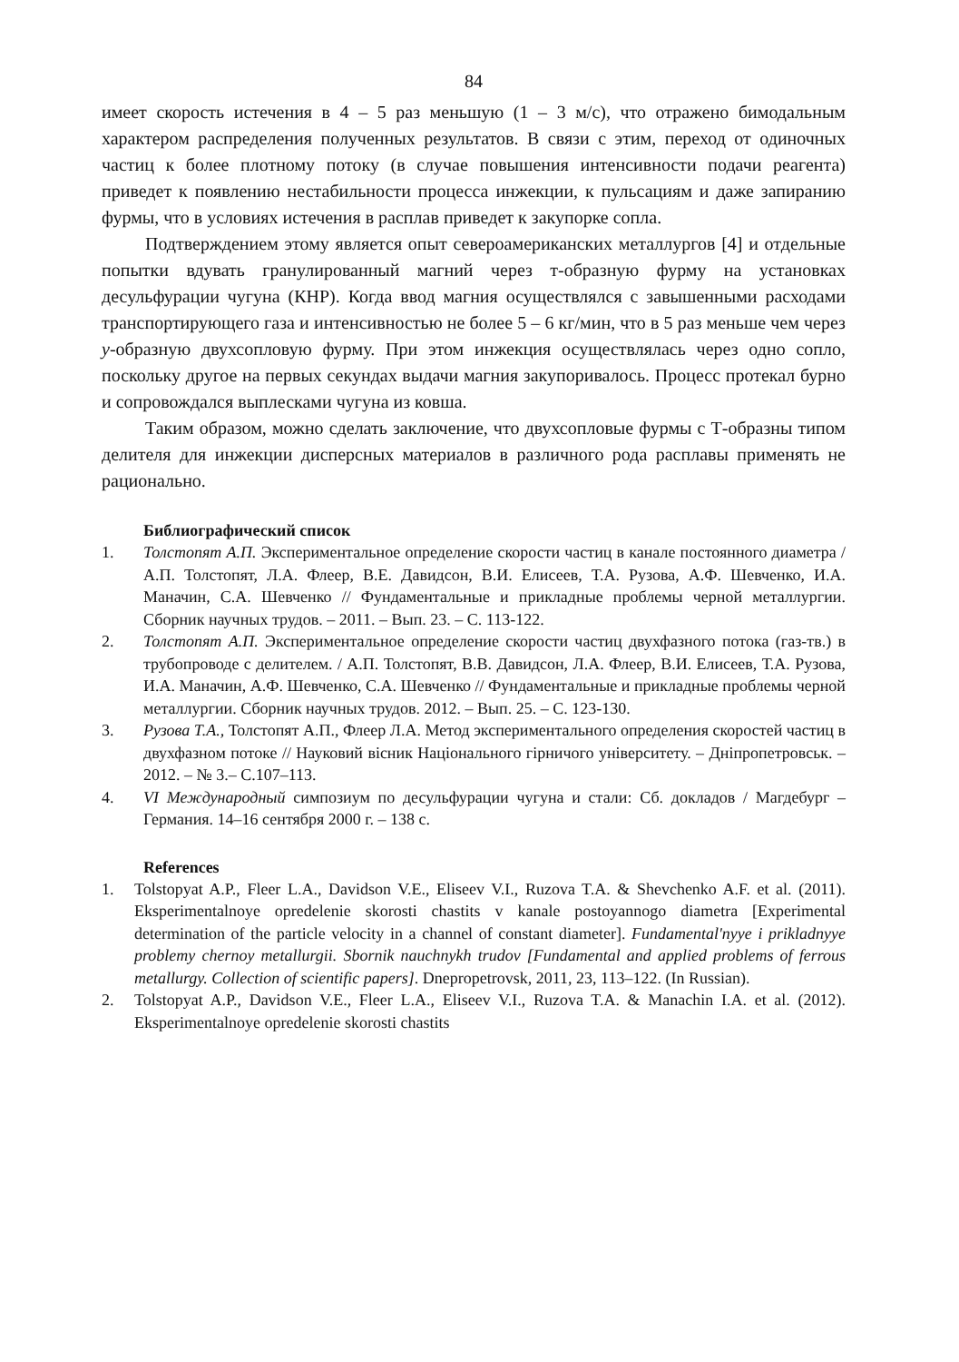84
имеет скорость истечения в 4 – 5 раз меньшую (1 – 3 м/с), что отражено бимодальным характером распределения полученных результатов. В связи с этим, переход от одиночных частиц к более плотному потоку (в случае повышения интенсивности подачи реагента) приведет к появлению нестабильности процесса инжекции, к пульсациям и даже запиранию фурмы, что в условиях истечения в расплав приведет к закупорке сопла.
Подтверждением этому является опыт североамериканских металлургов [4] и отдельные попытки вдувать гранулированный магний через т-образную фурму на установках десульфурации чугуна (КНР). Когда ввод магния осуществлялся с завышенными расходами транспортирующего газа и интенсивностью не более 5 – 6 кг/мин, что в 5 раз меньше чем через у-образную двухсопловую фурму. При этом инжекция осуществлялась через одно сопло, поскольку другое на первых секундах выдачи магния закупоривалось. Процесс протекал бурно и сопровождался выплесками чугуна из ковша.
Таким образом, можно сделать заключение, что двухсопловые фурмы с Т-образны типом делителя для инжекции дисперсных материалов в различного рода расплавы применять не рационально.
Библиографический список
1. Толстопят А.П. Экспериментальное определение скорости частиц в канале постоянного диаметра / А.П. Толстопят, Л.А. Флеер, В.Е. Давидсон, В.И. Елисеев, Т.А. Рузова, А.Ф. Шевченко, И.А. Маначин, С.А. Шевченко // Фундаментальные и прикладные проблемы черной металлургии. Сборник научных трудов. – 2011. – Вып. 23. – С. 113-122.
2. Толстопят А.П. Экспериментальное определение скорости частиц двухфазного потока (газ-тв.) в трубопроводе с делителем. / А.П. Толстопят, В.В. Давидсон, Л.А. Флеер, В.И. Елисеев, Т.А. Рузова, И.А. Маначин, А.Ф. Шевченко, С.А. Шевченко // Фундаментальные и прикладные проблемы черной металлургии. Сборник научных трудов. 2012. – Вып. 25. – С. 123-130.
3. Рузова Т.А., Толстопят А.П., Флеер Л.А. Метод экспериментального определения скоростей частиц в двухфазном потоке // Науковий вісник Національного гірничого університету. – Дніпропетровськ. – 2012. – № 3.– С.107–113.
4. VI Международный симпозиум по десульфурации чугуна и стали: Сб. докладов / Магдебург – Германия. 14–16 сентября 2000 г. – 138 с.
References
1. Tolstopyat A.P., Fleer L.A., Davidson V.E., Eliseev V.I., Ruzova T.A. & Shevchenko A.F. et al. (2011). Eksperimentalnoye opredelenie skorosti chastits v kanale postoyannogo diametra [Experimental determination of the particle velocity in a channel of constant diameter]. Fundamental'nyye i prikladnyye problemy chernoy metallurgii. Sbornik nauchnykh trudov [Fundamental and applied problems of ferrous metallurgy. Collection of scientific papers]. Dnepropetrovsk, 2011, 23, 113–122. (In Russian).
2. Tolstopyat A.P., Davidson V.E., Fleer L.A., Eliseev V.I., Ruzova T.A. & Manachin I.A. et al. (2012). Eksperimentalnoye opredelenie skorosti chastits